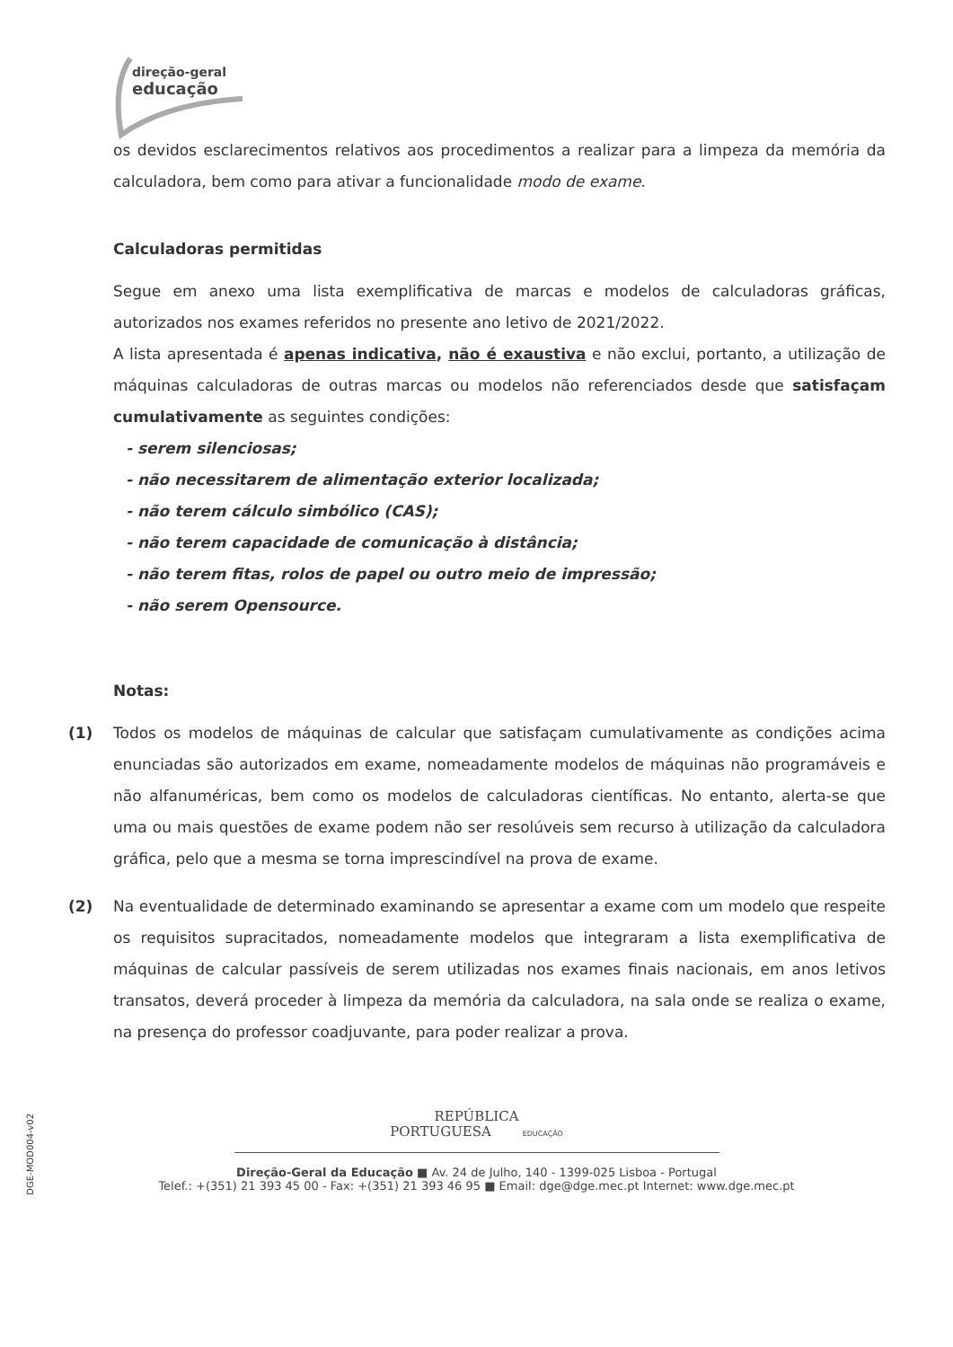direção-geral
educação
os devidos esclarecimentos relativos aos procedimentos a realizar para a limpeza da memória da calculadora, bem como para ativar a funcionalidade modo de exame.
Calculadoras permitidas
Segue em anexo uma lista exemplificativa de marcas e modelos de calculadoras gráficas, autorizados nos exames referidos no presente ano letivo de 2021/2022.
A lista apresentada é apenas indicativa, não é exaustiva e não exclui, portanto, a utilização de máquinas calculadoras de outras marcas ou modelos não referenciados desde que satisfaçam cumulativamente as seguintes condições:
- serem silenciosas;
- não necessitarem de alimentação exterior localizada;
- não terem cálculo simbólico (CAS);
- não terem capacidade de comunicação à distância;
- não terem fitas, rolos de papel ou outro meio de impressão;
- não serem Opensource.
Notas:
(1) Todos os modelos de máquinas de calcular que satisfaçam cumulativamente as condições acima enunciadas são autorizados em exame, nomeadamente modelos de máquinas não programáveis e não alfanuméricas, bem como os modelos de calculadoras científicas. No entanto, alerta-se que uma ou mais questões de exame podem não ser resolúveis sem recurso à utilização da calculadora gráfica, pelo que a mesma se torna imprescindível na prova de exame.
(2) Na eventualidade de determinado examinando se apresentar a exame com um modelo que respeite os requisitos supracitados, nomeadamente modelos que integraram a lista exemplificativa de máquinas de calcular passíveis de serem utilizadas nos exames finais nacionais, em anos letivos transatos, deverá proceder à limpeza da memória da calculadora, na sala onde se realiza o exame, na presença do professor coadjuvante, para poder realizar a prova.
DGE-MOD004-v02
REPÚBLICA
PORTUGUESA EDUCAÇÃO
Direção-Geral da Educação ■ Av. 24 de Julho, 140 - 1399-025 Lisboa - Portugal
Telef.: +(351) 21 393 45 00 - Fax: +(351) 21 393 46 95 ■ Email: dge@dge.mec.pt Internet: www.dge.mec.pt